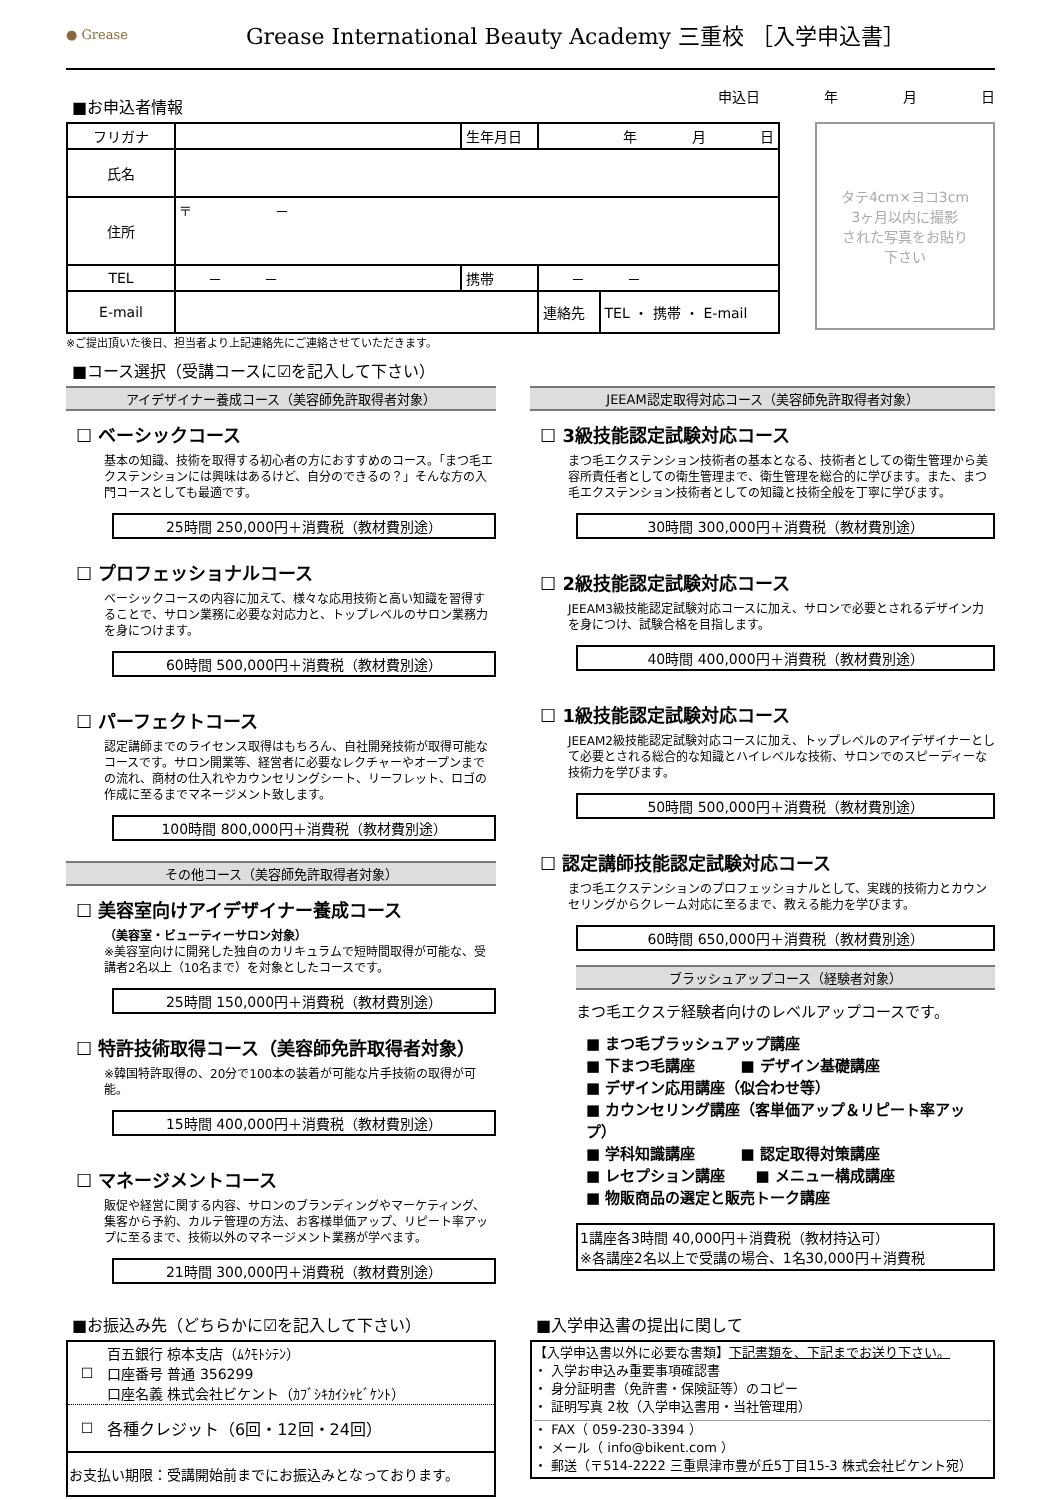● Grease
Grease International Beauty Academy 三重校 ［入学申込書］
■お申込者情報
申込日 年 月 日
| フリガナ | | 生年月日 | 年 月 日 | |
| 氏名 | | | | |
| 住所 | 〒 － | | | |
| TEL | － － | 携帯 | － － | |
| E-mail | | | 連絡先 | TEL ・ 携帯 ・ E-mail |
タテ4cm×ヨコ3cm
3ヶ月以内に撮影
された写真をお貼り
下さい
※ご提出頂いた後日、担当者より上記連絡先にご連絡させていただきます。
■コース選択（受講コースに☑を記入して下さい）
アイデザイナー養成コース（美容師免許取得者対象）
☐ ベーシックコース
基本の知識、技術を取得する初心者の方におすすめのコース。「まつ毛エクステンションには興味はあるけど、自分のできるの？」そんな方の入門コースとしても最適です。
25時間 250,000円＋消費税（教材費別途）
☐ プロフェッショナルコース
ベーシックコースの内容に加えて、様々な応用技術と高い知識を習得することで、サロン業務に必要な対応力と、トップレベルのサロン業務力を身につけます。
60時間 500,000円＋消費税（教材費別途）
☐ パーフェクトコース
認定講師までのライセンス取得はもちろん、自社開発技術が取得可能なコースです。サロン開業等、経営者に必要なレクチャーやオープンまでの流れ、商材の仕入れやカウンセリングシート、リーフレット、ロゴの作成に至るまでマネージメント致します。
100時間 800,000円＋消費税（教材費別途）
その他コース（美容師免許取得者対象）
☐ 美容室向けアイデザイナー養成コース
（美容室・ビューティーサロン対象）
※美容室向けに開発した独自のカリキュラムで短時間取得が可能な、受講者2名以上（10名まで）を対象としたコースです。
25時間 150,000円＋消費税（教材費別途）
☐ 特許技術取得コース（美容師免許取得者対象）
※韓国特許取得の、20分で100本の装着が可能な片手技術の取得が可能。
15時間 400,000円＋消費税（教材費別途）
☐ マネージメントコース
販促や経営に関する内容、サロンのブランディングやマーケティング、集客から予約、カルテ管理の方法、お客様単価アップ、リピート率アップに至るまで、技術以外のマネージメント業務が学べます。
21時間 300,000円＋消費税（教材費別途）
JEEAM認定取得対応コース（美容師免許取得者対象）
☐ 3級技能認定試験対応コース
まつ毛エクステンション技術者の基本となる、技術者としての衛生管理から美容所責任者としての衛生管理まで、衛生管理を総合的に学びます。また、まつ毛エクステンション技術者としての知識と技術全般を丁寧に学びます。
30時間 300,000円＋消費税（教材費別途）
☐ 2級技能認定試験対応コース
JEEAM3級技能認定試験対応コースに加え、サロンで必要とされるデザイン力を身につけ、試験合格を目指します。
40時間 400,000円＋消費税（教材費別途）
☐ 1級技能認定試験対応コース
JEEAM2級技能認定試験対応コースに加え、トップレベルのアイデザイナーとして必要とされる総合的な知識とハイレベルな技術、サロンでのスピーディーな技術力を学びます。
50時間 500,000円＋消費税（教材費別途）
☐ 認定講師技能認定試験対応コース
まつ毛エクステンションのプロフェッショナルとして、実践的技術力とカウンセリングからクレーム対応に至るまで、教える能力を学びます。
60時間 650,000円＋消費税（教材費別途）
ブラッシュアップコース（経験者対象）
まつ毛エクステ経験者向けのレベルアップコースです。
■ まつ毛ブラッシュアップ講座
■ 下まつ毛講座　　　■ デザイン基礎講座
■ デザイン応用講座（似合わせ等）
■ カウンセリング講座（客単価アップ＆リピート率アップ）
■ 学科知識講座　　　■ 認定取得対策講座
■ レセプション講座　　■ メニュー構成講座
■ 物販商品の選定と販売トーク講座
1講座各3時間 40,000円＋消費税（教材持込可）
※各講座2名以上で受講の場合、1名30,000円＋消費税
■お振込み先（どちらかに☑を記入して下さい）
| ☐ | 百五銀行 椋本支店（ﾑｸﾓﾄｼﾃﾝ） 口座番号 普通 356299 口座名義 株式会社ビケント（ｶﾌﾞｼｷｶｲｼｬﾋﾞｹﾝﾄ） |
| ☐ | 各種クレジット（6回・12回・24回） |
| お支払い期限：受講開始前までにお振込みとなっております。 | |
■入学申込書の提出に関して
【入学申込書以外に必要な書類】下記書類を、下記までお送り下さい。
・ 入学お申込み重要事項確認書
・ 身分証明書（免許書・保険証等）のコピー
・ 証明写真 2枚（入学申込書用・当社管理用）
・ FAX（ 059-230-3394 ）
・ メール（ info@bikent.com ）
・ 郵送（〒514-2222 三重県津市豊が丘5丁目15-3 株式会社ビケント宛）